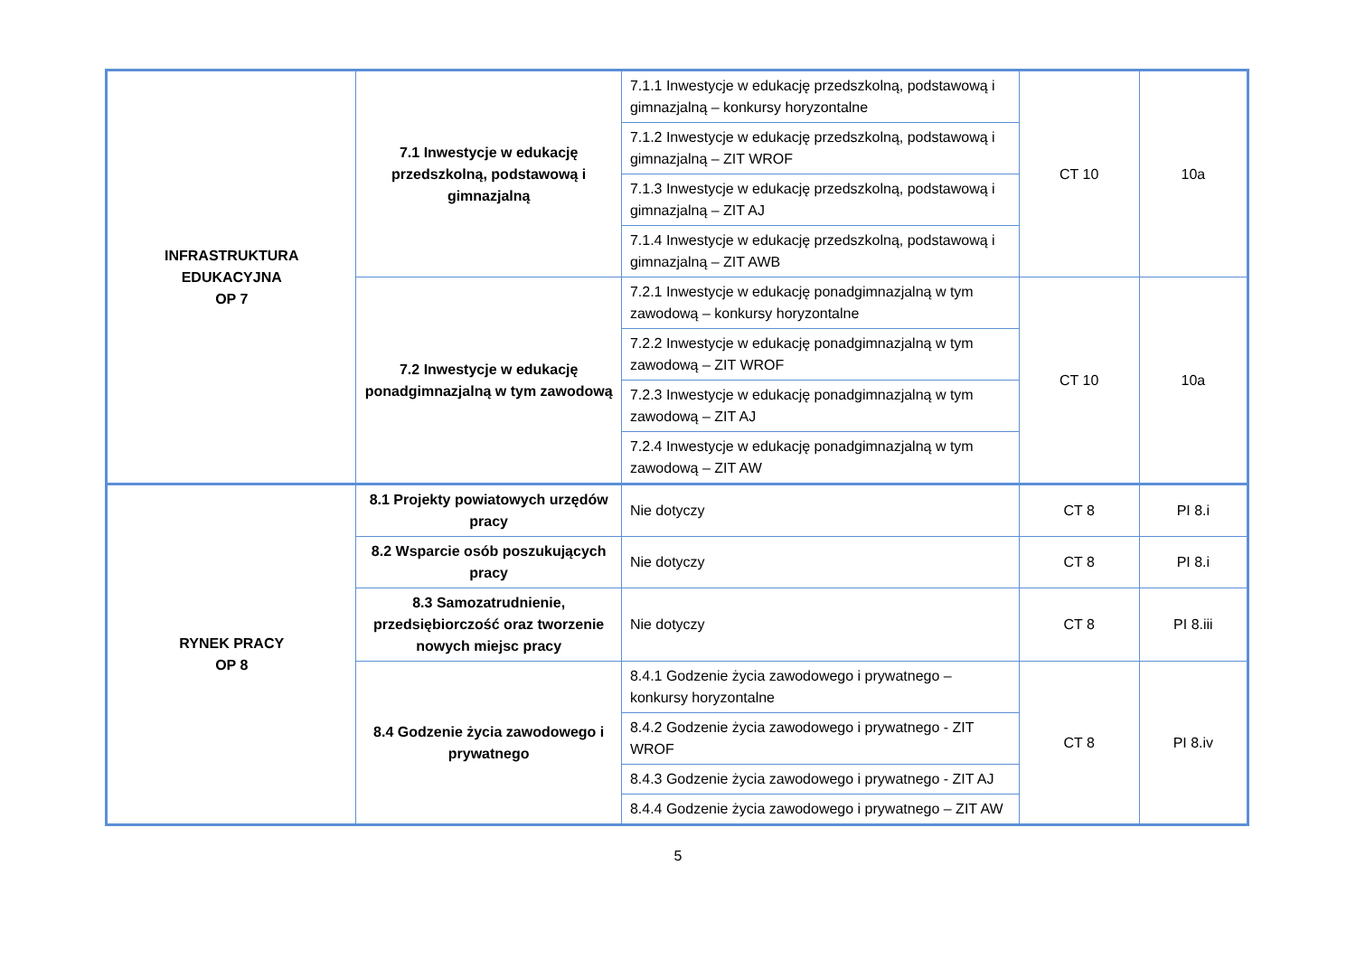| INFRASTRUKTURA EDUKACYJNA OP 7 | 7.1 Inwestycje w edukację przedszkolną, podstawową i gimnazjalną | 7.1.1 Inwestycje w edukację przedszkolną, podstawową i gimnazjalną – konkursy horyzontalne | CT 10 | 10a |
| | | 7.1.2 Inwestycje w edukację przedszkolną, podstawową i gimnazjalną – ZIT WROF | | |
| | | 7.1.3 Inwestycje w edukację przedszkolną, podstawową i gimnazjalną – ZIT AJ | | |
| | | 7.1.4 Inwestycje w edukację przedszkolną, podstawową i gimnazjalną – ZIT AWB | | |
| | 7.2 Inwestycje w edukację ponadgimnazjalną w tym zawodową | 7.2.1 Inwestycje w edukację ponadgimnazjalną w tym zawodową – konkursy horyzontalne | CT 10 | 10a |
| | | 7.2.2 Inwestycje w edukację ponadgimnazjalną w tym zawodową – ZIT WROF | | |
| | | 7.2.3 Inwestycje w edukację ponadgimnazjalną w tym zawodową – ZIT AJ | | |
| | | 7.2.4 Inwestycje w edukację ponadgimnazjalną w tym zawodową – ZIT AW | | |
| RYNEK PRACY OP 8 | 8.1 Projekty powiatowych urzędów pracy | Nie dotyczy | CT 8 | PI 8.i |
| | 8.2 Wsparcie osób poszukujących pracy | Nie dotyczy | CT 8 | PI 8.i |
| | 8.3 Samozatrudnienie, przedsiębiorczość oraz tworzenie nowych miejsc pracy | Nie dotyczy | CT 8 | PI 8.iii |
| | 8.4 Godzenie życia zawodowego i prywatnego | 8.4.1 Godzenie życia zawodowego i prywatnego – konkursy horyzontalne | CT 8 | PI 8.iv |
| | | 8.4.2 Godzenie życia zawodowego i prywatnego - ZIT WROF | | |
| | | 8.4.3 Godzenie życia zawodowego i prywatnego - ZIT AJ | | |
| | | 8.4.4 Godzenie życia zawodowego i prywatnego – ZIT AW | | |
5